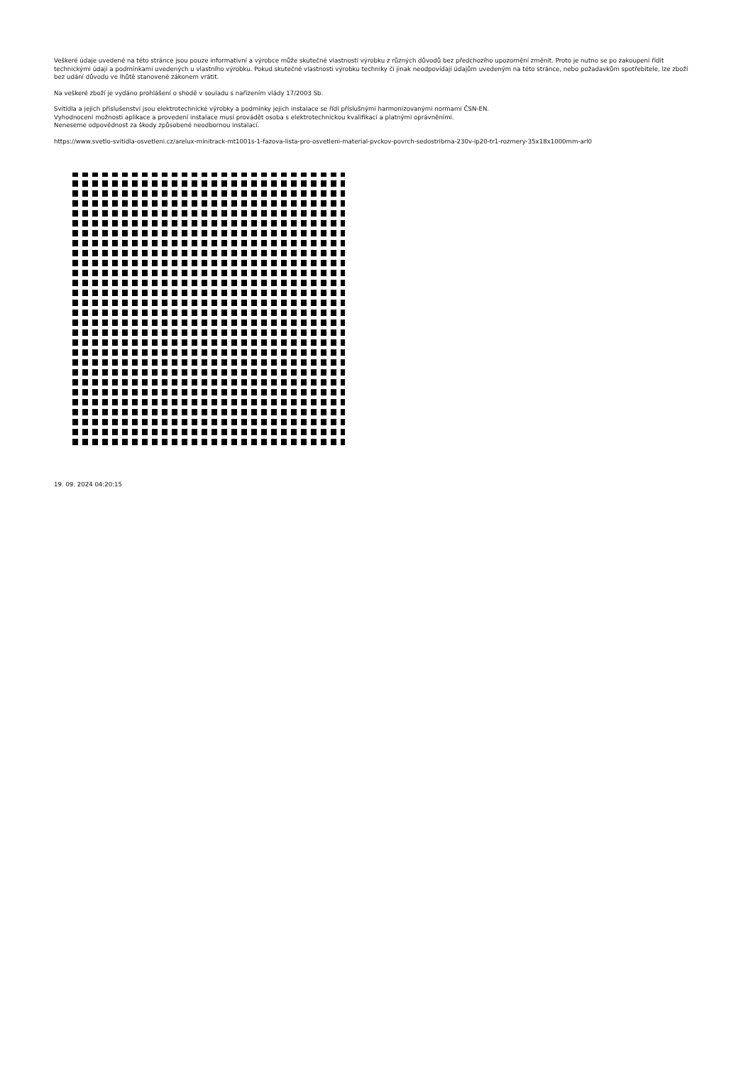Veškeré údaje uvedené na této stránce jsou pouze informativní a výrobce může skutečné vlastnosti výrobku z různých důvodů bez předchozího upozornění změnit. Proto je nutno se po zakoupení řídit technickými údaji a podmínkami uvedených u vlastního výrobku. Pokud skutečné vlastnosti výrobku techniky či jinak neodpovídají údajům uvedeným na této stránce, nebo požadavkům spotřebitele, lze zboží bez udání důvodu ve lhůtě stanovené zákonem vrátit.
Na veškeré zboží je vydáno prohlášení o shodě v souladu s nařízením vlády 17/2003 Sb.
Svítidla a jejich příslušenství jsou elektrotechnické výrobky a podmínky jejich instalace se řídí příslušnými harmonizovanými normami ČSN-EN.
Vyhodnocení možnosti aplikace a provedení instalace musí provádět osoba s elektrotechnickou kvalifikací a platnými oprávněními.
Neneseme odpovědnost za škody způsobené neodbornou instalací.
https://www.svetlo-svitidla-osvetleni.cz/arelux-minitrack-mt1001s-1-fazova-lista-pro-osvetleni-material-pvckov-povrch-sedostribrna-230v-ip20-tr1-rozmery-35x18x1000mm-arl0
19. 09. 2024 04:20:15